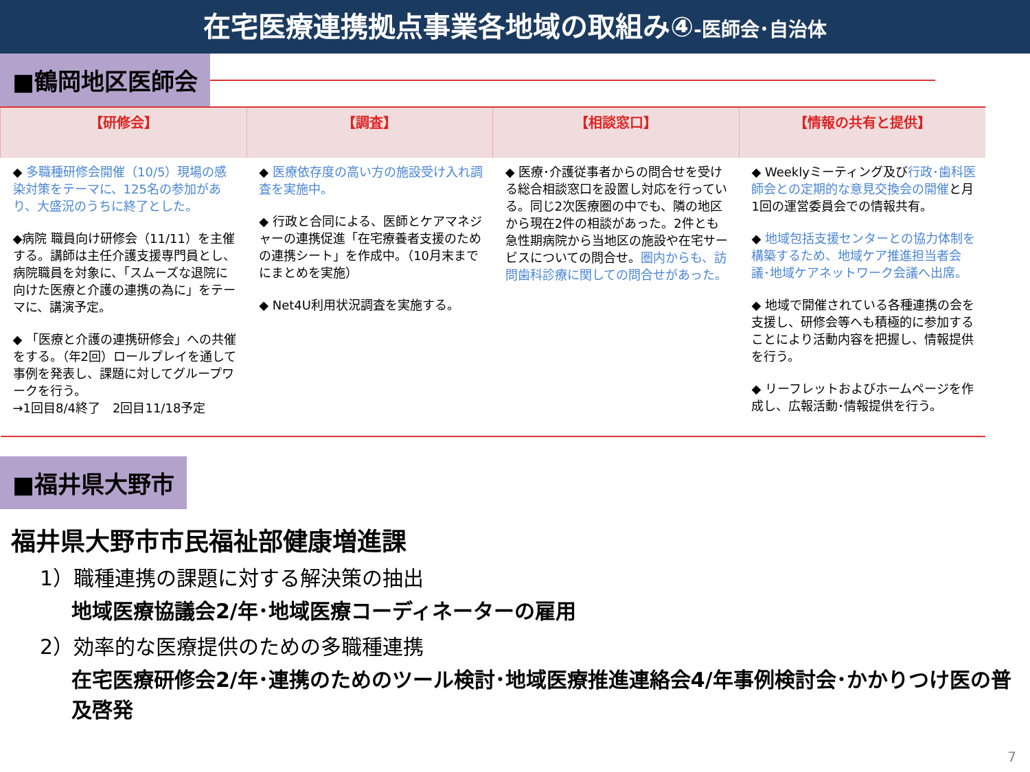在宅医療連携拠点事業各地域の取組み④-医師会･自治体
■鶴岡地区医師会
| 【研修会】 | 【調査】 | 【相談窓口】 | 【情報の共有と提供】 |
| --- | --- | --- | --- |
| ◆ 多職種研修会開催（10/5）現場の感染対策をテーマに、125名の参加があり、大盛況のうちに終了とした。 ◆病院 職員向け研修会（11/11）を主催する。講師は主任介護支援専門員とし、病院職員を対象に、「スムーズな退院に向けた医療と介護の連携の為に」をテーマに、講演予定。 ◆ 「医療と介護の連携研修会」への共催をする。（年2回）ロールプレイを通して事例を発表し、課題に対してグループワークを行う。 →1回目8/4終了 2回目11/18予定 | ◆ 医療依存度の高い方の施設受け入れ調査を実施中。 ◆ 行政と合同による、医師とケアマネジャーの連携促進「在宅療養者支援のための連携シート」を作成中。（10月末までにまとめを実施） ◆ Net4U利用状況調査を実施する。 | ◆ 医療･介護従事者からの問合せを受ける総合相談窓口を設置し対応を行っている。同じ2次医療圏の中でも、隣の地区から現在2件の相談があった。2件とも急性期病院から当地区の施設や在宅サービスについての問合せ。 圏内からも、訪問歯科診療に関しての問合せがあった。 | ◆ Weeklyミーティング及び 行政･歯科医師会との定期的な意見交換会の開催 と月1回の運営委員会での情報共有。 ◆ 地域包括支援センターとの協力体制を構築するため、地域ケア推進担当者会議･地域ケアネットワーク会議へ出席。 ◆ 地域で開催されている各種連携の会を支援し、研修会等へも積極的に参加することにより活動内容を把握し、情報提供を行う。 ◆ リーフレットおよびホームページを作成し、広報活動･情報提供を行う。 |
■福井県大野市
福井県大野市市民福祉部健康増進課
1）職種連携の課題に対する解決策の抽出
地域医療協議会2/年･地域医療コーディネーターの雇用
2）効率的な医療提供のための多職種連携
在宅医療研修会2/年･連携のためのツール検討･地域医療推進連絡会4/年事例検討会･かかりつけ医の普及啓発
7